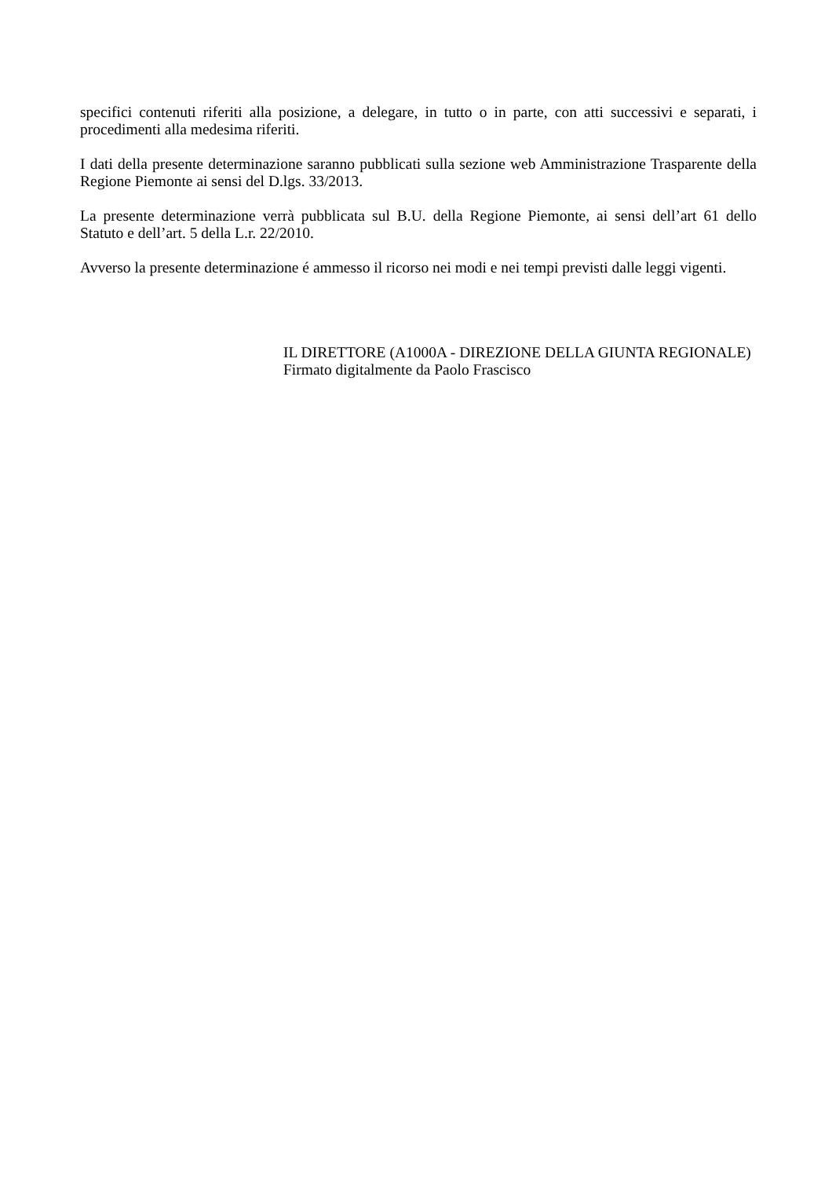specifici contenuti riferiti alla posizione, a delegare, in tutto o in parte, con atti successivi e separati, i procedimenti alla medesima riferiti.
I dati della presente determinazione saranno pubblicati sulla sezione web Amministrazione Trasparente della Regione Piemonte ai sensi del D.lgs. 33/2013.
La presente determinazione verrà pubblicata sul B.U. della Regione Piemonte, ai sensi dell’art 61 dello Statuto e dell’art. 5 della L.r. 22/2010.
Avverso la presente determinazione é ammesso il ricorso nei modi e nei tempi previsti dalle leggi vigenti.
IL DIRETTORE (A1000A - DIREZIONE DELLA GIUNTA REGIONALE)
Firmato digitalmente da Paolo Frascisco